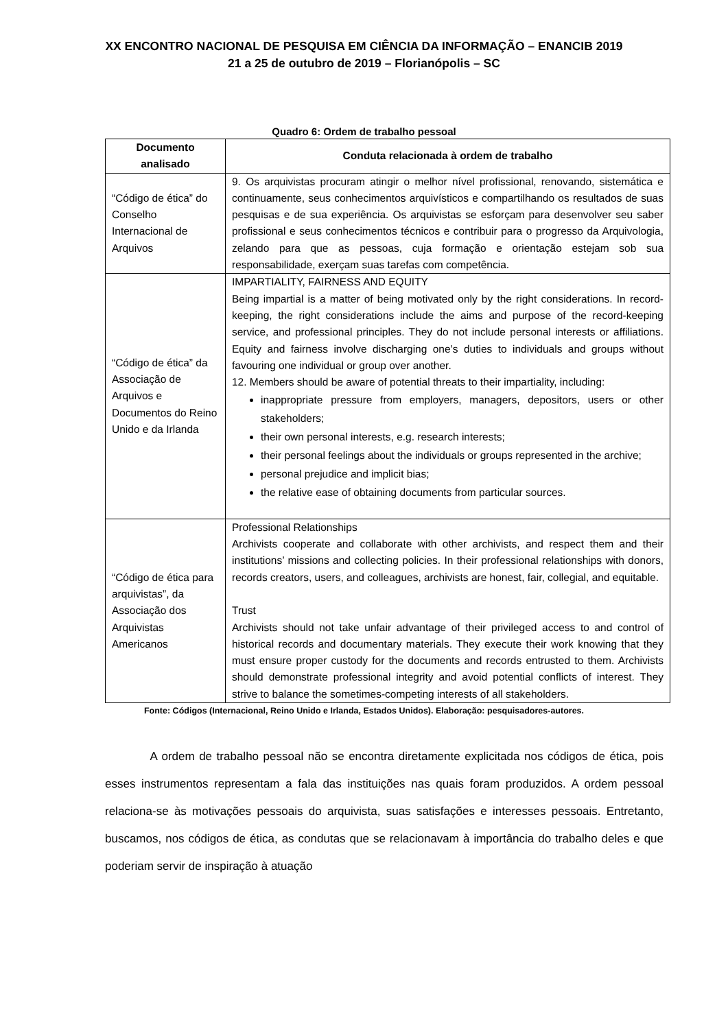XX ENCONTRO NACIONAL DE PESQUISA EM CIÊNCIA DA INFORMAÇÃO – ENANCIB 2019
21 a 25 de outubro de 2019 – Florianópolis – SC
Quadro 6: Ordem de trabalho pessoal
| Documento analisado | Conduta relacionada à ordem de trabalho |
| --- | --- |
| “Código de ética” do Conselho Internacional de Arquivos | 9. Os arquivistas procuram atingir o melhor nível profissional, renovando, sistemática e continuamente, seus conhecimentos arquivísticos e compartilhando os resultados de suas pesquisas e de sua experiência. Os arquivistas se esforçam para desenvolver seu saber profissional e seus conhecimentos técnicos e contribuir para o progresso da Arquivologia, zelando para que as pessoas, cuja formação e orientação estejam sob sua responsabilidade, exerçam suas tarefas com competência. |
| “Código de ética” da Associação de Arquivos e Documentos do Reino Unido e da Irlanda | IMPARTIALITY, FAIRNESS AND EQUITY Being impartial is a matter of being motivated only by the right considerations. In record-keeping, the right considerations include the aims and purpose of the record-keeping service, and professional principles. They do not include personal interests or affiliations. Equity and fairness involve discharging one’s duties to individuals and groups without favouring one individual or group over another. 12. Members should be aware of potential threats to their impartiality, including: inappropriate pressure from employers, managers, depositors, users or other stakeholders; their own personal interests, e.g. research interests; their personal feelings about the individuals or groups represented in the archive; personal prejudice and implicit bias; the relative ease of obtaining documents from particular sources. |
| “Código de ética para arquivistas”, da Associação dos Arquivistas Americanos | Professional Relationships Archivists cooperate and collaborate with other archivists, and respect them and their institutions’ missions and collecting policies. In their professional relationships with donors, records creators, users, and colleagues, archivists are honest, fair, collegial, and equitable. Trust Archivists should not take unfair advantage of their privileged access to and control of historical records and documentary materials. They execute their work knowing that they must ensure proper custody for the documents and records entrusted to them. Archivists should demonstrate professional integrity and avoid potential conflicts of interest. They strive to balance the sometimes-competing interests of all stakeholders. |
Fonte: Códigos (Internacional, Reino Unido e Irlanda, Estados Unidos). Elaboração: pesquisadores-autores.
A ordem de trabalho pessoal não se encontra diretamente explicitada nos códigos de ética, pois esses instrumentos representam a fala das instituições nas quais foram produzidos. A ordem pessoal relaciona-se às motivações pessoais do arquivista, suas satisfações e interesses pessoais. Entretanto, buscamos, nos códigos de ética, as condutas que se relacionavam à importância do trabalho deles e que poderiam servir de inspiração à atuação